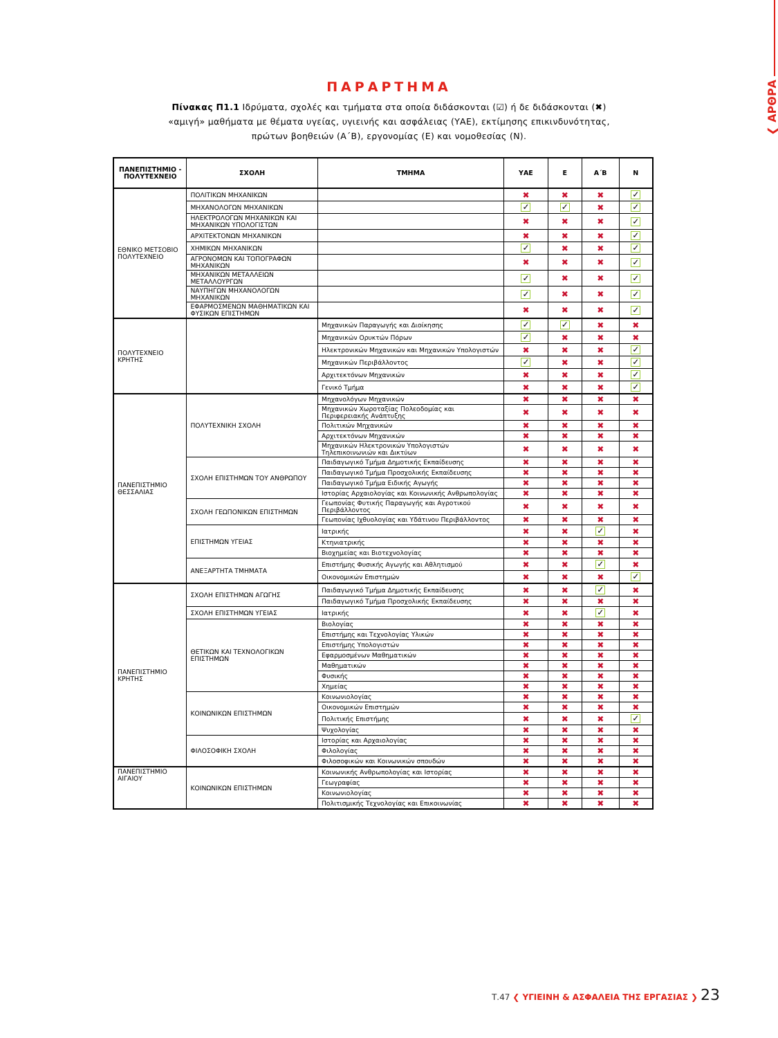❮ ΑΡΘΡΑ
ΠΑΡΑΡΤΗΜΑ
Πίνακας Π1.1 Ιδρύματα, σχολές και τμήματα στα οποία διδάσκονται (☑) ή δε διδάσκονται (✖)
«αμιγή» μαθήματα με θέματα υγείας, υγιεινής και ασφάλειας (ΥΑΕ), εκτίμησης επικινδυνότητας,
πρώτων βοηθειών (Α΄Β), εργονομίας (Ε) και νομοθεσίας (Ν).
| ΠΑΝΕΠΙΣΤΗΜΙΟ - ΠΟΛΥΤΕΧΝΕΙΟ | ΣΧΟΛΗ | ΤΜΗΜΑ | ΥΑΕ | Ε | Α΄Β | Ν |
| --- | --- | --- | --- | --- | --- | --- |
| ΕΘΝΙΚΟ ΜΕΤΣΟΒΙΟ ΠΟΛΥΤΕΧΝΕΙΟ | ΠΟΛΙΤΙΚΩΝ ΜΗΧΑΝΙΚΩΝ | | ✖ | ✖ | ✖ | ✓ |
| | ΜΗΧΑΝΟΛΟΓΩΝ ΜΗΧΑΝΙΚΩΝ | | ✓ | ✓ | ✖ | ✓ |
| | ΗΛΕΚΤΡΟΛΟΓΩΝ ΜΗΧΑΝΙΚΩΝ ΚΑΙ ΜΗΧΑΝΙΚΩΝ ΥΠΟΛΟΓΙΣΤΩΝ | | ✖ | ✖ | ✖ | ✓ |
| | ΑΡΧΙΤΕΚΤΟΝΩΝ ΜΗΧΑΝΙΚΩΝ | | ✖ | ✖ | ✖ | ✓ |
| | ΧΗΜΙΚΩΝ ΜΗΧΑΝΙΚΩΝ | | ✓ | ✖ | ✖ | ✓ |
| | ΑΓΡΟΝΟΜΩΝ ΚΑΙ ΤΟΠΟΓΡΑΦΩΝ ΜΗΧΑΝΙΚΩΝ | | ✖ | ✖ | ✖ | ✓ |
| | ΜΗΧΑΝΙΚΩΝ ΜΕΤΑΛΛΕΙΩΝ ΜΕΤΑΛΛΟΥΡΓΩΝ | | ✓ | ✖ | ✖ | ✓ |
| | ΝΑΥΠΗΓΩΝ ΜΗΧΑΝΟΛΟΓΩΝ ΜΗΧΑΝΙΚΩΝ | | ✓ | ✖ | ✖ | ✓ |
| | ΕΦΑΡΜΟΣΜΕΝΩΝ ΜΑΘΗΜΑΤΙΚΩΝ ΚΑΙ ΦΥΣΙΚΩΝ ΕΠΙΣΤΗΜΩΝ | | ✖ | ✖ | ✖ | ✓ |
| ΠΟΛΥΤΕΧΝΕΙΟ ΚΡΗΤΗΣ | | Μηχανικών Παραγωγής και Διοίκησης | ✓ | ✓ | ✖ | ✖ |
| | | Μηχανικών Ορυκτών Πόρων | ✓ | ✖ | ✖ | ✖ |
| | | Ηλεκτρονικών Μηχανικών και Μηχανικών Υπολογιστών | ✖ | ✖ | ✖ | ✓ |
| | | Μηχανικών Περιβάλλοντος | ✓ | ✖ | ✖ | ✓ |
| | | Αρχιτεκτόνων Μηχανικών | ✖ | ✖ | ✖ | ✓ |
| | | Γενικό Τμήμα | ✖ | ✖ | ✖ | ✓ |
| ΠΑΝΕΠΙΣΤΗΜΙΟ ΘΕΣΣΑΛΙΑΣ | ΠΟΛΥΤΕΧΝΙΚΗ ΣΧΟΛΗ | Μηχανολόγων Μηχανικών | ✖ | ✖ | ✖ | ✖ |
| | | Μηχανικών Χωροταξίας Πολεοδομίας και Περιφερειακής Ανάπτυξης | ✖ | ✖ | ✖ | ✖ |
| | | Πολιτικών Μηχανικών | ✖ | ✖ | ✖ | ✖ |
| | | Αρχιτεκτόνων Μηχανικών | ✖ | ✖ | ✖ | ✖ |
| | | Μηχανικών Ηλεκτρονικών Υπολογιστών Τηλεπικοινωνιών και Δικτύων | ✖ | ✖ | ✖ | ✖ |
| | ΣΧΟΛΗ ΕΠΙΣΤΗΜΩΝ ΤΟΥ ΑΝΘΡΩΠΟΥ | Παιδαγωγικό Τμήμα Δημοτικής Εκπαίδευσης | ✖ | ✖ | ✖ | ✖ |
| | | Παιδαγωγικό Τμήμα Προσχολικής Εκπαίδευσης | ✖ | ✖ | ✖ | ✖ |
| | | Παιδαγωγικό Τμήμα Ειδικής Αγωγής | ✖ | ✖ | ✖ | ✖ |
| | | Ιστορίας Αρχαιολογίας και Κοινωνικής Ανθρωπολογίας | ✖ | ✖ | ✖ | ✖ |
| | ΣΧΟΛΗ ΓΕΩΠΟΝΙΚΩΝ ΕΠΙΣΤΗΜΩΝ | Γεωπονίας Φυτικής Παραγωγής και Αγροτικού Περιβάλλοντος | ✖ | ✖ | ✖ | ✖ |
| | | Γεωπονίας Ιχθυολογίας και Υδάτινου Περιβάλλοντος | ✖ | ✖ | ✖ | ✖ |
| | ΕΠΙΣΤΗΜΩΝ ΥΓΕΙΑΣ | Ιατρικής | ✖ | ✖ | ✓ | ✖ |
| | | Κτηνιατρικής | ✖ | ✖ | ✖ | ✖ |
| | | Βιοχημείας και Βιοτεχνολογίας | ✖ | ✖ | ✖ | ✖ |
| | ΑΝΕΞΑΡΤΗΤΑ ΤΜΗΜΑΤΑ | Επιστήμης Φυσικής Αγωγής και Αθλητισμού | ✖ | ✖ | ✓ | ✖ |
| | | Οικονομικών Επιστημών | ✖ | ✖ | ✖ | ✓ |
| ΠΑΝΕΠΙΣΤΗΜΙΟ ΚΡΗΤΗΣ | ΣΧΟΛΗ ΕΠΙΣΤΗΜΩΝ ΑΓΩΓΗΣ | Παιδαγωγικό Τμήμα Δημοτικής Εκπαίδευσης | ✖ | ✖ | ✓ | ✖ |
| | | Παιδαγωγικό Τμήμα Προσχολικής Εκπαίδευσης | ✖ | ✖ | ✖ | ✖ |
| | ΣΧΟΛΗ ΕΠΙΣΤΗΜΩΝ ΥΓΕΙΑΣ | Ιατρικής | ✖ | ✖ | ✓ | ✖ |
| | ΘΕΤΙΚΩΝ ΚΑΙ ΤΕΧΝΟΛΟΓΙΚΩΝ ΕΠΙΣΤΗΜΩΝ | Βιολογίας | ✖ | ✖ | ✖ | ✖ |
| | | Επιστήμης και Τεχνολογίας Υλικών | ✖ | ✖ | ✖ | ✖ |
| | | Επιστήμης Υπολογιστών | ✖ | ✖ | ✖ | ✖ |
| | | Εφαρμοσμένων Μαθηματικών | ✖ | ✖ | ✖ | ✖ |
| | | Μαθηματικών | ✖ | ✖ | ✖ | ✖ |
| | | Φυσικής | ✖ | ✖ | ✖ | ✖ |
| | | Χημείας | ✖ | ✖ | ✖ | ✖ |
| | ΚΟΙΝΩΝΙΚΩΝ ΕΠΙΣΤΗΜΩΝ | Κοινωνιολογίας | ✖ | ✖ | ✖ | ✖ |
| | | Οικονομικών Επιστημών | ✖ | ✖ | ✖ | ✖ |
| | | Πολιτικής Επιστήμης | ✖ | ✖ | ✖ | ✓ |
| | | Ψυχολογίας | ✖ | ✖ | ✖ | ✖ |
| | ΦΙΛΟΣΟΦΙΚΗ ΣΧΟΛΗ | Ιστορίας και Αρχαιολογίας | ✖ | ✖ | ✖ | ✖ |
| | | Φιλολογίας | ✖ | ✖ | ✖ | ✖ |
| | | Φιλοσοφικών και Κοινωνικών σπουδών | ✖ | ✖ | ✖ | ✖ |
| ΠΑΝΕΠΙΣΤΗΜΙΟ ΑΙΓΑΙΟΥ | ΚΟΙΝΩΝΙΚΩΝ ΕΠΙΣΤΗΜΩΝ | Κοινωνικής Ανθρωπολογίας και Ιστορίας | ✖ | ✖ | ✖ | ✖ |
| | | Γεωγραφίας | ✖ | ✖ | ✖ | ✖ |
| | | Κοινωνιολογίας | ✖ | ✖ | ✖ | ✖ |
| | | Πολιτισμικής Τεχνολογίας και Επικοινωνίας | ✖ | ✖ | ✖ | ✖ |
Τ.47 ❮ ΥΓΙΕΙΝΗ & ΑΣΦΑΛΕΙΑ ΤΗΣ ΕΡΓΑΣΙΑΣ ❯ 23